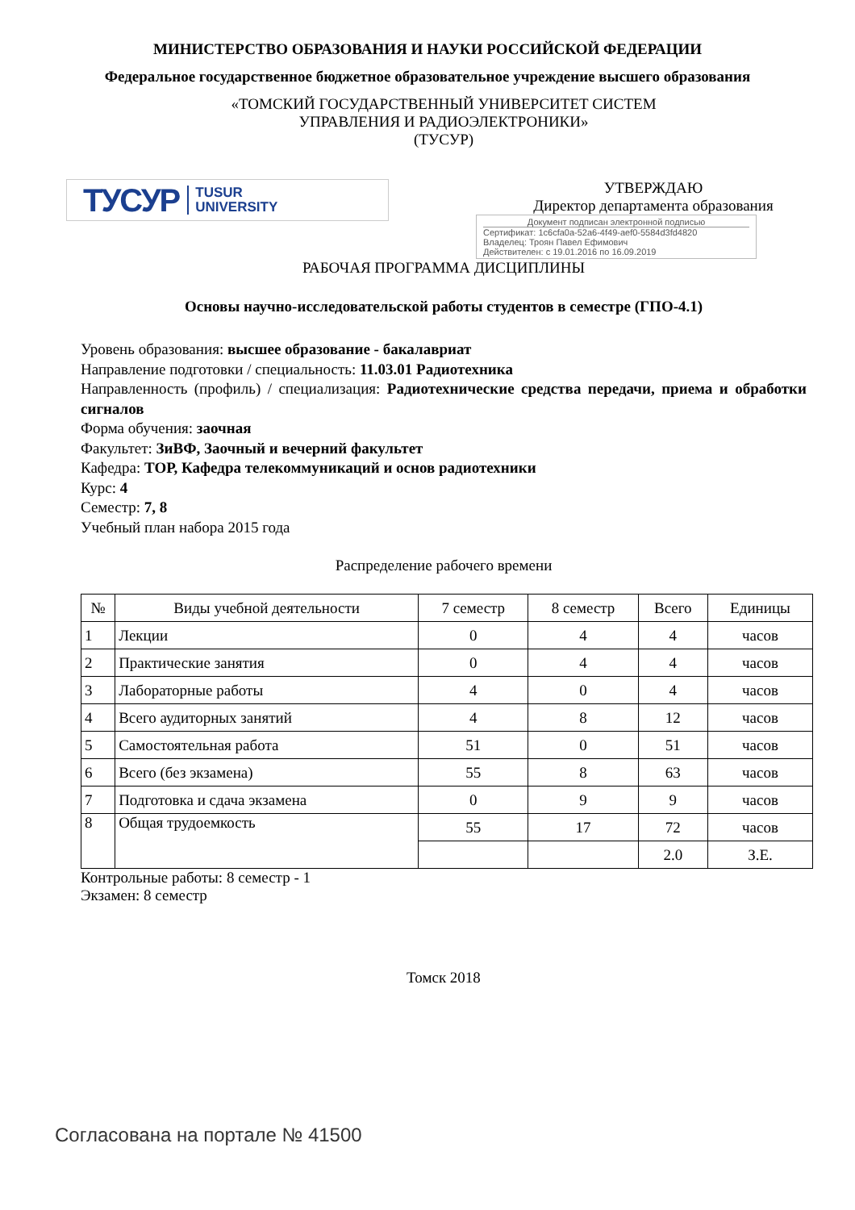МИНИСТЕРСТВО ОБРАЗОВАНИЯ И НАУКИ РОССИЙСКОЙ ФЕДЕРАЦИИ
Федеральное государственное бюджетное образовательное учреждение высшего образования
«ТОМСКИЙ ГОСУДАРСТВЕННЫЙ УНИВЕРСИТЕТ СИСТЕМ
УПРАВЛЕНИЯ И РАДИОЭЛЕКТРОНИКИ»
(ТУСУР)
ТУСУР TUSUR
UNIVERSITY
УТВЕРЖДАЮ
Директор департамента образования
Документ подписан электронной подписью
Сертификат: 1c6cfa0a-52a6-4f49-aef0-5584d3fd4820
Владелец: Троян Павел Ефимович
Действителен: с 19.01.2016 по 16.09.2019
РАБОЧАЯ ПРОГРАММА ДИСЦИПЛИНЫ
Основы научно-исследовательской работы студентов в семестре (ГПО-4.1)
Уровень образования: высшее образование - бакалавриат
Направление подготовки / специальность: 11.03.01 Радиотехника
Направленность (профиль) / специализация: Радиотехнические средства передачи, приема и обработки сигналов
Форма обучения: заочная
Факультет: ЗиВФ, Заочный и вечерний факультет
Кафедра: ТОР, Кафедра телекоммуникаций и основ радиотехники
Курс: 4
Семестр: 7, 8
Учебный план набора 2015 года
Распределение рабочего времени
| № | Виды учебной деятельности | 7 семестр | 8 семестр | Всего | Единицы |
| --- | --- | --- | --- | --- | --- |
| 1 | Лекции | 0 | 4 | 4 | часов |
| 2 | Практические занятия | 0 | 4 | 4 | часов |
| 3 | Лабораторные работы | 4 | 0 | 4 | часов |
| 4 | Всего аудиторных занятий | 4 | 8 | 12 | часов |
| 5 | Самостоятельная работа | 51 | 0 | 51 | часов |
| 6 | Всего (без экзамена) | 55 | 8 | 63 | часов |
| 7 | Подготовка и сдача экзамена | 0 | 9 | 9 | часов |
| 8 | Общая трудоемкость | 55 | 17 | 72 | часов |
| | | | | 2.0 | З.Е. |
Контрольные работы: 8 семестр - 1
Экзамен: 8 семестр
Томск 2018
Согласована на портале № 41500